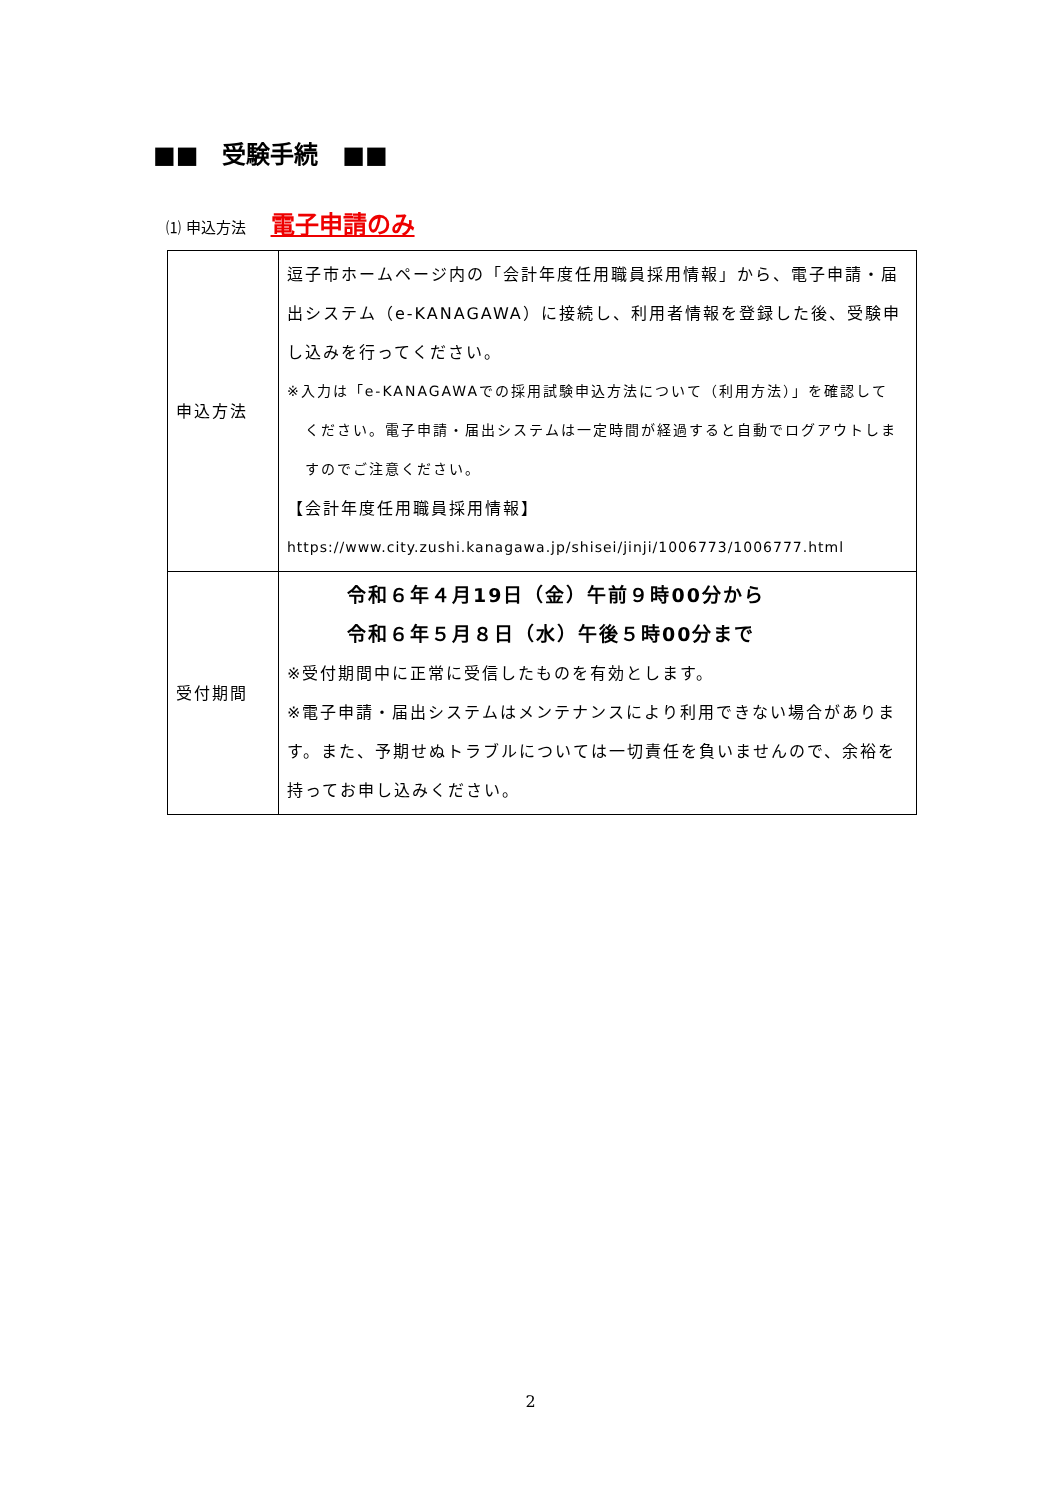■■　受験手続　■■
⑴ 申込方法 電子申請のみ
| 申込方法 | 逗子市ホームページ内の「会計年度任用職員採用情報」から、電子申請・届出システム（e-KANAGAWA）に接続し、利用者情報を登録した後、受験申し込みを行ってください。 ※入力は「e-KANAGAWAでの採用試験申込方法について（利用方法）」を確認して ください。電子申請・届出システムは一定時間が経過すると自動でログアウトしますのでご注意ください。 【会計年度任用職員採用情報】 https://www.city.zushi.kanagawa.jp/shisei/jinji/1006773/1006777.html |
| 受付期間 | 令和６年４月19日（金）午前９時00分から 令和６年５月８日（水）午後５時00分まで ※受付期間中に正常に受信したものを有効とします。 ※電子申請・届出システムはメンテナンスにより利用できない場合があります。また、予期せぬトラブルについては一切責任を負いませんので、余裕を持ってお申し込みください。 |
2